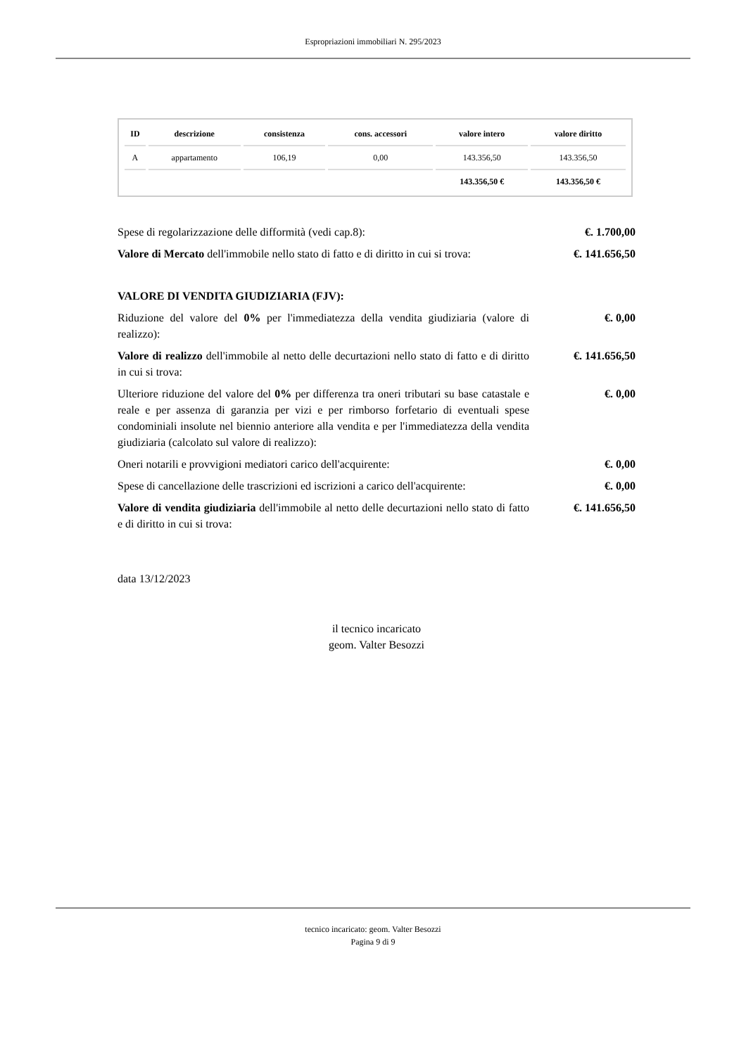Espropriazioni immobiliari N. 295/2023
| ID | descrizione | consistenza | cons. accessori | valore intero | valore diritto |
| --- | --- | --- | --- | --- | --- |
| A | appartamento | 106,19 | 0,00 | 143.356,50 | 143.356,50 |
| | | | | 143.356,50 € | 143.356,50 € |
Spese di regolarizzazione delle difformità (vedi cap.8): €. 1.700,00
Valore di Mercato dell'immobile nello stato di fatto e di diritto in cui si trova:
€. 141.656,50
VALORE DI VENDITA GIUDIZIARIA (FJV):
Riduzione del valore del 0% per l'immediatezza della vendita giudiziaria (valore di realizzo):
€. 0,00
Valore di realizzo dell'immobile al netto delle decurtazioni nello stato di fatto e di diritto in cui si trova:
€. 141.656,50
Ulteriore riduzione del valore del 0% per differenza tra oneri tributari su base catastale e reale e per assenza di garanzia per vizi e per rimborso forfetario di eventuali spese condominiali insolute nel biennio anteriore alla vendita e per l'immediatezza della vendita giudiziaria (calcolato sul valore di realizzo):
€. 0,00
Oneri notarili e provvigioni mediatori carico dell'acquirente:
€. 0,00
Spese di cancellazione delle trascrizioni ed iscrizioni a carico dell'acquirente:
€. 0,00
Valore di vendita giudiziaria dell'immobile al netto delle decurtazioni nello stato di fatto e di diritto in cui si trova:
€. 141.656,50
data 13/12/2023
il tecnico incaricato
geom. Valter Besozzi
tecnico incaricato: geom. Valter Besozzi
Pagina 9 di 9